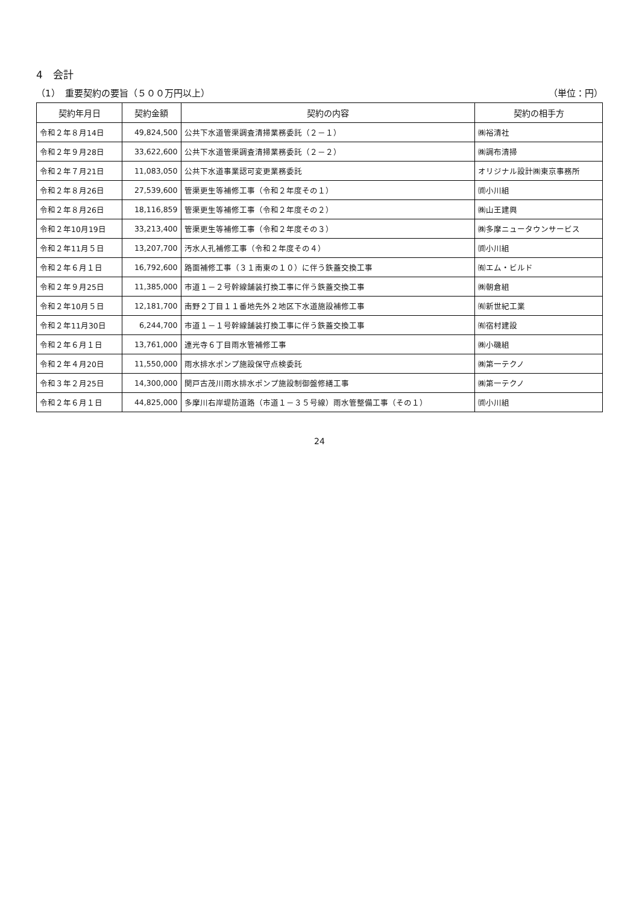4　会計
（1）　重要契約の要旨（５００万円以上） （単位：円）
| 契約年月日 | 契約金額 | 契約の内容 | 契約の相手方 |
| --- | --- | --- | --- |
| 令和２年８月14日 | 49,824,500 | 公共下水道管渠調査清掃業務委託（２－１） | ㈱裕清社 |
| 令和２年９月28日 | 33,622,600 | 公共下水道管渠調査清掃業務委託（２－２） | ㈱調布清掃 |
| 令和２年７月21日 | 11,083,050 | 公共下水道事業認可変更業務委託 | オリジナル設計㈱東京事務所 |
| 令和２年８月26日 | 27,539,600 | 管渠更生等補修工事（令和２年度その１） | ㈾小川組 |
| 令和２年８月26日 | 18,116,859 | 管渠更生等補修工事（令和２年度その２） | ㈱山王建興 |
| 令和２年10月19日 | 33,213,400 | 管渠更生等補修工事（令和２年度その３） | ㈱多摩ニュータウンサービス |
| 令和２年11月５日 | 13,207,700 | 汚水人孔補修工事（令和２年度その４） | ㈾小川組 |
| 令和２年６月１日 | 16,792,600 | 路面補修工事（３１南東の１０）に伴う鉄蓋交換工事 | ㈲エム・ビルド |
| 令和２年９月25日 | 11,385,000 | 市道１－２号幹線舗装打換工事に伴う鉄蓋交換工事 | ㈱朝倉組 |
| 令和２年10月５日 | 12,181,700 | 南野２丁目１１番地先外２地区下水道施設補修工事 | ㈲新世紀工業 |
| 令和２年11月30日 | 6,244,700 | 市道１－１号幹線舗装打換工事に伴う鉄蓋交換工事 | ㈲宿村建設 |
| 令和２年６月１日 | 13,761,000 | 連光寺６丁目雨水管補修工事 | ㈱小磯組 |
| 令和２年４月20日 | 11,550,000 | 雨水排水ポンプ施設保守点検委託 | ㈱第一テクノ |
| 令和３年２月25日 | 14,300,000 | 関戸古茂川雨水排水ポンプ施設制御盤修繕工事 | ㈱第一テクノ |
| 令和２年６月１日 | 44,825,000 | 多摩川右岸堤防道路（市道１－３５号線）雨水管整備工事（その１） | ㈾小川組 |
24